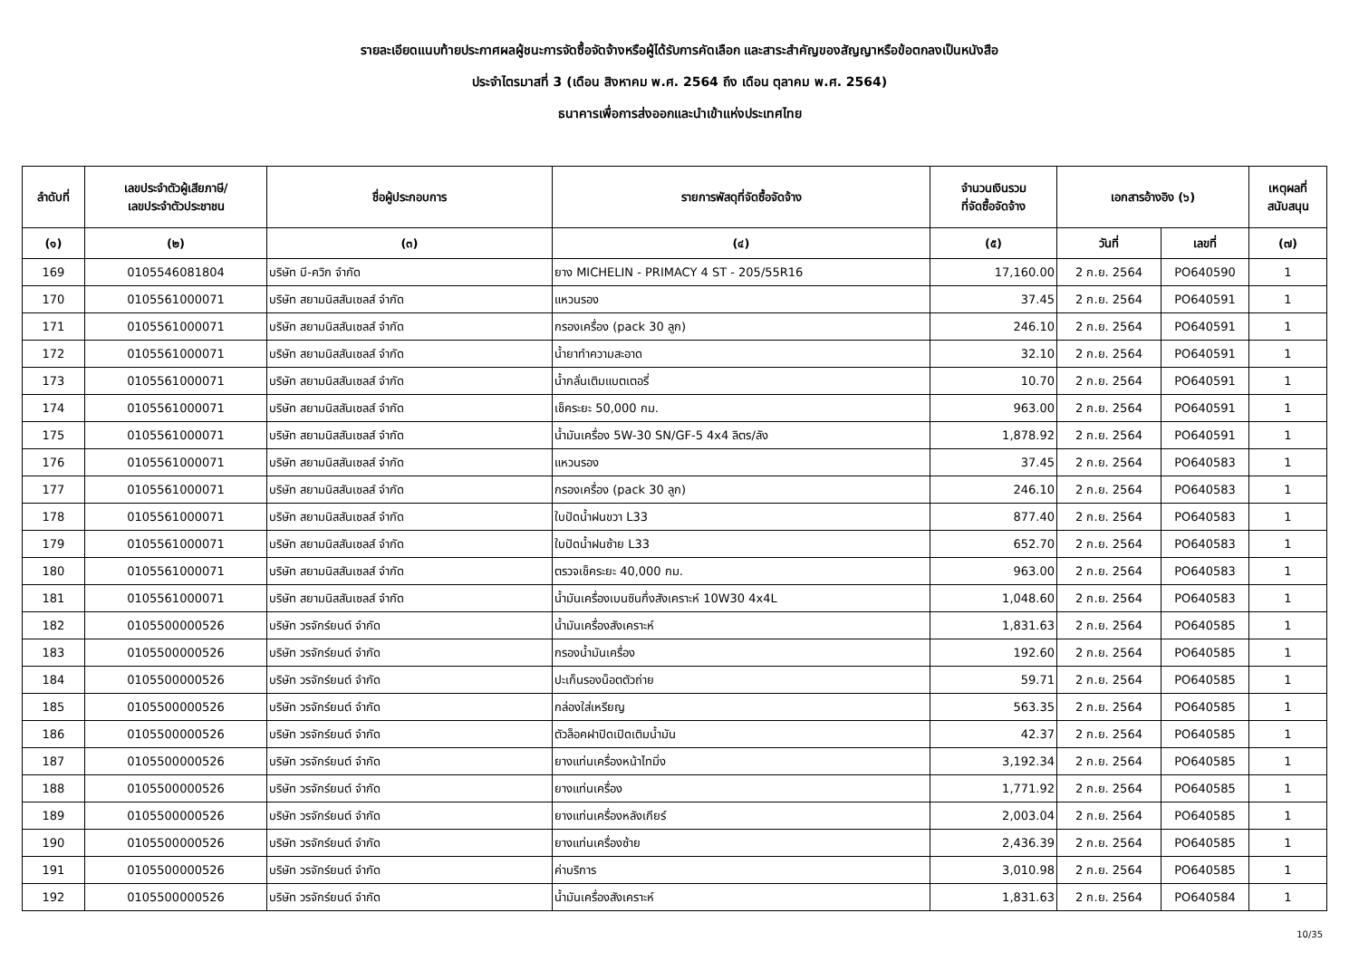รายละเอียดแนบท้ายประกาศผลผู้ชนะการจัดซื้อจัดจ้างหรือผู้ได้รับการคัดเลือก และสาระสำคัญของสัญญาหรือข้อตกลงเป็นหนังสือ
ประจำไตรมาสที่ 3 (เดือน สิงหาคม พ.ศ. 2564 ถึง เดือน ตุลาคม พ.ศ. 2564)
ธนาคารเพื่อการส่งออกและนำเข้าแห่งประเทศไทย
| ลำดับที่ | เลขประจำตัวผู้เสียภาษี/ เลขประจำตัวประชาชน | ชื่อผู้ประกอบการ | รายการพัสดุที่จัดซื้อจัดจ้าง | จำนวนเงินรวม ที่จัดซื้อจัดจ้าง | เอกสารอ้างอิง (๖) | | เหตุผลที่ สนับสนุน |
| --- | --- | --- | --- | --- | --- | --- | --- |
| (๑) | (๒) | (๓) | (๔) | (๕) | วันที่ | เลขที่ | (๗) |
| 169 | 0105546081804 | บริษัท บี-ควิก จำกัด | ยาง MICHELIN - PRIMACY 4 ST - 205/55R16 | 17,160.00 | 2 ก.ย. 2564 | PO640590 | 1 |
| 170 | 0105561000071 | บริษัท สยามนิสสันเซลส์ จำกัด | แหวนรอง | 37.45 | 2 ก.ย. 2564 | PO640591 | 1 |
| 171 | 0105561000071 | บริษัท สยามนิสสันเซลส์ จำกัด | กรองเครื่อง (pack 30 ลูก) | 246.10 | 2 ก.ย. 2564 | PO640591 | 1 |
| 172 | 0105561000071 | บริษัท สยามนิสสันเซลส์ จำกัด | น้ำยาทำความสะอาด | 32.10 | 2 ก.ย. 2564 | PO640591 | 1 |
| 173 | 0105561000071 | บริษัท สยามนิสสันเซลส์ จำกัด | น้ำกลั่นเติมแบตเตอรี่ | 10.70 | 2 ก.ย. 2564 | PO640591 | 1 |
| 174 | 0105561000071 | บริษัท สยามนิสสันเซลส์ จำกัด | เช็คระยะ 50,000 กม. | 963.00 | 2 ก.ย. 2564 | PO640591 | 1 |
| 175 | 0105561000071 | บริษัท สยามนิสสันเซลส์ จำกัด | น้ำมันเครื่อง 5W-30 SN/GF-5 4x4 ลิตร/ลัง | 1,878.92 | 2 ก.ย. 2564 | PO640591 | 1 |
| 176 | 0105561000071 | บริษัท สยามนิสสันเซลส์ จำกัด | แหวนรอง | 37.45 | 2 ก.ย. 2564 | PO640583 | 1 |
| 177 | 0105561000071 | บริษัท สยามนิสสันเซลส์ จำกัด | กรองเครื่อง (pack 30 ลูก) | 246.10 | 2 ก.ย. 2564 | PO640583 | 1 |
| 178 | 0105561000071 | บริษัท สยามนิสสันเซลส์ จำกัด | ใบปัดน้ำฝนขวา L33 | 877.40 | 2 ก.ย. 2564 | PO640583 | 1 |
| 179 | 0105561000071 | บริษัท สยามนิสสันเซลส์ จำกัด | ใบปัดน้ำฝนซ้าย L33 | 652.70 | 2 ก.ย. 2564 | PO640583 | 1 |
| 180 | 0105561000071 | บริษัท สยามนิสสันเซลส์ จำกัด | ตรวจเช็คระยะ 40,000 กม. | 963.00 | 2 ก.ย. 2564 | PO640583 | 1 |
| 181 | 0105561000071 | บริษัท สยามนิสสันเซลส์ จำกัด | น้ำมันเครื่องเบนซินกึ่งสังเคราะห์ 10W30 4x4L | 1,048.60 | 2 ก.ย. 2564 | PO640583 | 1 |
| 182 | 0105500000526 | บริษัท วรจักร์ยนต์ จำกัด | น้ำมันเครื่องสังเคราะห์ | 1,831.63 | 2 ก.ย. 2564 | PO640585 | 1 |
| 183 | 0105500000526 | บริษัท วรจักร์ยนต์ จำกัด | กรองน้ำมันเครื่อง | 192.60 | 2 ก.ย. 2564 | PO640585 | 1 |
| 184 | 0105500000526 | บริษัท วรจักร์ยนต์ จำกัด | ปะเก็นรองน็อตตัวถ่าย | 59.71 | 2 ก.ย. 2564 | PO640585 | 1 |
| 185 | 0105500000526 | บริษัท วรจักร์ยนต์ จำกัด | กล่องใส่เหรียญ | 563.35 | 2 ก.ย. 2564 | PO640585 | 1 |
| 186 | 0105500000526 | บริษัท วรจักร์ยนต์ จำกัด | ตัวล็อคฝาปิดเปิดเติมน้ำมัน | 42.37 | 2 ก.ย. 2564 | PO640585 | 1 |
| 187 | 0105500000526 | บริษัท วรจักร์ยนต์ จำกัด | ยางแท่นเครื่องหน้าไทมิ่ง | 3,192.34 | 2 ก.ย. 2564 | PO640585 | 1 |
| 188 | 0105500000526 | บริษัท วรจักร์ยนต์ จำกัด | ยางแท่นเครื่อง | 1,771.92 | 2 ก.ย. 2564 | PO640585 | 1 |
| 189 | 0105500000526 | บริษัท วรจักร์ยนต์ จำกัด | ยางแท่นเครื่องหลังเกียร์ | 2,003.04 | 2 ก.ย. 2564 | PO640585 | 1 |
| 190 | 0105500000526 | บริษัท วรจักร์ยนต์ จำกัด | ยางแท่นเครื่องซ้าย | 2,436.39 | 2 ก.ย. 2564 | PO640585 | 1 |
| 191 | 0105500000526 | บริษัท วรจักร์ยนต์ จำกัด | ค่าบริการ | 3,010.98 | 2 ก.ย. 2564 | PO640585 | 1 |
| 192 | 0105500000526 | บริษัท วรจักร์ยนต์ จำกัด | น้ำมันเครื่องสังเคราะห์ | 1,831.63 | 2 ก.ย. 2564 | PO640584 | 1 |
10/35